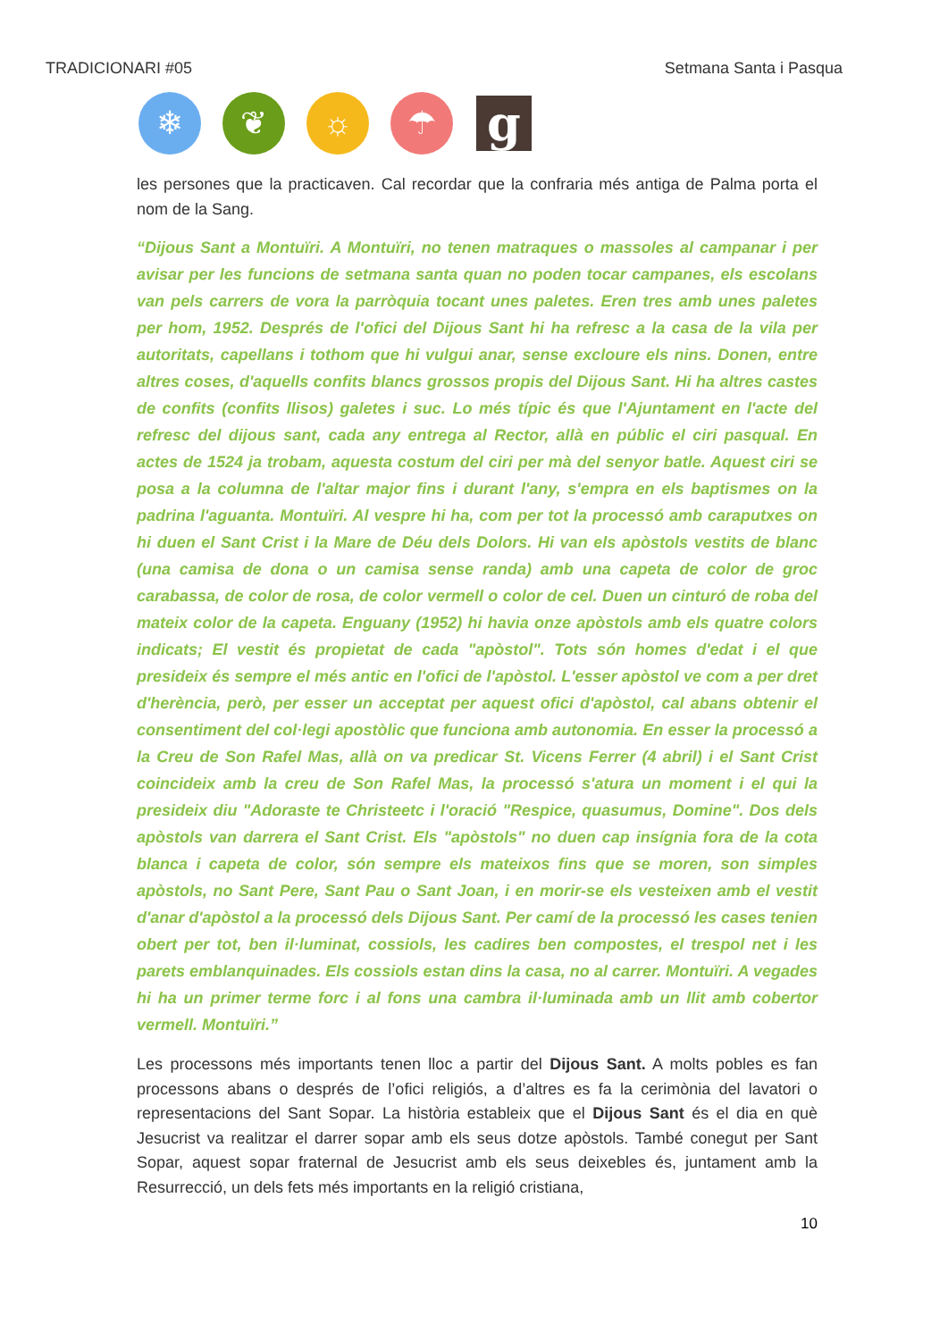TRADICIONARI #05 Setmana Santa i Pasqua
❄ ❦ ☼ ☂
g
les persones que la practicaven. Cal recordar que la confraria més antiga de Palma porta el nom de la Sang.
“Dijous Sant a Montuïri. A Montuïri, no tenen matraques o massoles al campanar i per avisar per les funcions de setmana santa quan no poden tocar campanes, els escolans van pels carrers de vora la parròquia tocant unes paletes. Eren tres amb unes paletes per hom, 1952. Després de l'ofici del Dijous Sant hi ha refresc a la casa de la vila per autoritats, capellans i tothom que hi vulgui anar, sense excloure els nins. Donen, entre altres coses, d'aquells confits blancs grossos propis del Dijous Sant. Hi ha altres castes de confits (confits llisos) galetes i suc. Lo més típic és que l'Ajuntament en l'acte del refresc del dijous sant, cada any entrega al Rector, allà en públic el ciri pasqual. En actes de 1524 ja trobam, aquesta costum del ciri per mà del senyor batle. Aquest ciri se posa a la columna de l'altar major fins i durant l'any, s'empra en els baptismes on la padrina l'aguanta. Montuïri. Al vespre hi ha, com per tot la processó amb caraputxes on hi duen el Sant Crist i la Mare de Déu dels Dolors. Hi van els apòstols vestits de blanc (una camisa de dona o un camisa sense randa) amb una capeta de color de groc carabassa, de color de rosa, de color vermell o color de cel. Duen un cinturó de roba del mateix color de la capeta. Enguany (1952) hi havia onze apòstols amb els quatre colors indicats; El vestit és propietat de cada "apòstol". Tots són homes d'edat i el que presideix és sempre el més antic en l'ofici de l'apòstol. L'esser apòstol ve com a per dret d'herència, però, per esser un acceptat per aquest ofici d'apòstol, cal abans obtenir el consentiment del col·legi apostòlic que funciona amb autonomia. En esser la processó a la Creu de Son Rafel Mas, allà on va predicar St. Vicens Ferrer (4 abril) i el Sant Crist coincideix amb la creu de Son Rafel Mas, la processó s'atura un moment i el qui la presideix diu "Adoraste te Christeetc i l'oració "Respice, quasumus, Domine". Dos dels apòstols van darrera el Sant Crist. Els "apòstols" no duen cap insígnia fora de la cota blanca i capeta de color, són sempre els mateixos fins que se moren, son simples apòstols, no Sant Pere, Sant Pau o Sant Joan, i en morir-se els vesteixen amb el vestit d'anar d'apòstol a la processó dels Dijous Sant. Per camí de la processó les cases tenien obert per tot, ben il·luminat, cossiols, les cadires ben compostes, el trespol net i les parets emblanquinades. Els cossiols estan dins la casa, no al carrer. Montuïri. A vegades hi ha un primer terme forc i al fons una cambra il·luminada amb un llit amb cobertor vermell. Montuïri.”
Les processons més importants tenen lloc a partir del Dijous Sant. A molts pobles es fan processons abans o després de l’ofici religiós, a d’altres es fa la cerimònia del lavatori o representacions del Sant Sopar. La història estableix que el Dijous Sant és el dia en què Jesucrist va realitzar el darrer sopar amb els seus dotze apòstols. També conegut per Sant Sopar, aquest sopar fraternal de Jesucrist amb els seus deixebles és, juntament amb la Resurrecció, un dels fets més importants en la religió cristiana,
10